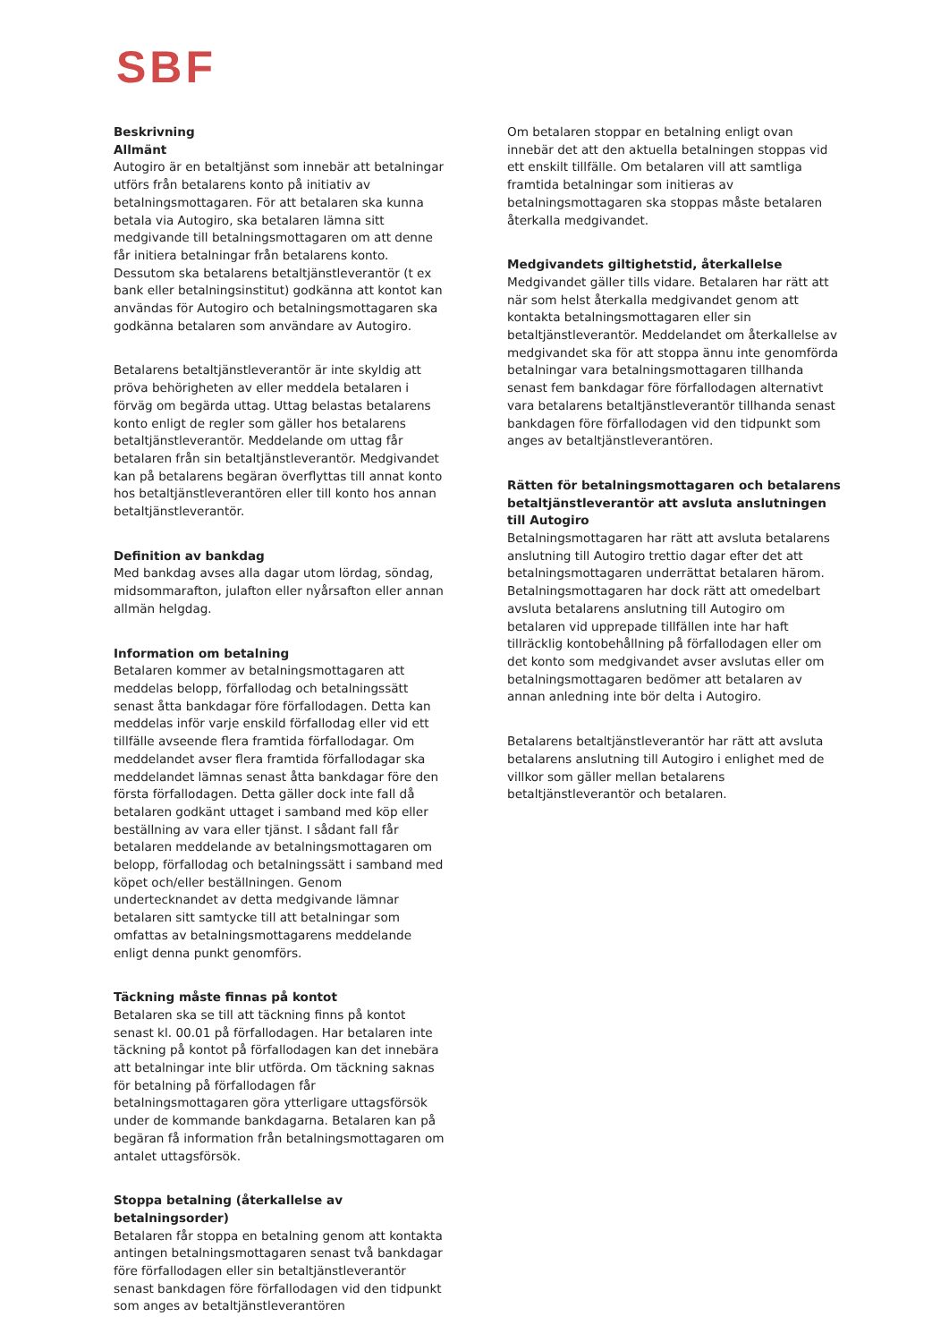SBF
Beskrivning
Allmänt
Autogiro är en betaltjänst som innebär att betalningar utförs från betalarens konto på initiativ av betalningsmottagaren. För att betalaren ska kunna betala via Autogiro, ska betalaren lämna sitt medgivande till betalningsmottagaren om att denne får initiera betalningar från betalarens konto. Dessutom ska betalarens betaltjänstleverantör (t ex bank eller betalningsinstitut) godkänna att kontot kan användas för Autogiro och betalningsmottagaren ska godkänna betalaren som användare av Autogiro.
Betalarens betaltjänstleverantör är inte skyldig att pröva behörigheten av eller meddela betalaren i förväg om begärda uttag. Uttag belastas betalarens konto enligt de regler som gäller hos betalarens betaltjänstleverantör. Meddelande om uttag får betalaren från sin betaltjänstleverantör. Medgivandet kan på betalarens begäran överflyttas till annat konto hos betaltjänstleverantören eller till konto hos annan betaltjänstleverantör.
Definition av bankdag
Med bankdag avses alla dagar utom lördag, söndag, midsommarafton, julafton eller nyårsafton eller annan allmän helgdag.
Information om betalning
Betalaren kommer av betalningsmottagaren att meddelas belopp, förfallodag och betalningssätt senast åtta bankdagar före förfallodagen. Detta kan meddelas inför varje enskild förfallodag eller vid ett tillfälle avseende flera framtida förfallodagar. Om meddelandet avser flera framtida förfallodagar ska meddelandet lämnas senast åtta bankdagar före den första förfallodagen. Detta gäller dock inte fall då betalaren godkänt uttaget i samband med köp eller beställning av vara eller tjänst. I sådant fall får betalaren meddelande av betalningsmottagaren om belopp, förfallodag och betalningssätt i samband med köpet och/eller beställningen. Genom undertecknandet av detta medgivande lämnar betalaren sitt samtycke till att betalningar som omfattas av betalningsmottagarens meddelande enligt denna punkt genomförs.
Täckning måste finnas på kontot
Betalaren ska se till att täckning finns på kontot senast kl. 00.01 på förfallodagen. Har betalaren inte täckning på kontot på förfallodagen kan det innebära att betalningar inte blir utförda. Om täckning saknas för betalning på förfallodagen får betalningsmottagaren göra ytterligare uttagsförsök under de kommande bankdagarna. Betalaren kan på begäran få information från betalningsmottagaren om antalet uttagsförsök.
Stoppa betalning (återkallelse av betalningsorder)
Betalaren får stoppa en betalning genom att kontakta antingen betalningsmottagaren senast två bankdagar före förfallodagen eller sin betaltjänstleverantör senast bankdagen före förfallodagen vid den tidpunkt som anges av betaltjänstleverantören
Om betalaren stoppar en betalning enligt ovan innebär det att den aktuella betalningen stoppas vid ett enskilt tillfälle. Om betalaren vill att samtliga framtida betalningar som initieras av betalningsmottagaren ska stoppas måste betalaren återkalla medgivandet.
Medgivandets giltighetstid, återkallelse
Medgivandet gäller tills vidare. Betalaren har rätt att när som helst återkalla medgivandet genom att kontakta betalningsmottagaren eller sin betaltjänstleverantör. Meddelandet om återkallelse av medgivandet ska för att stoppa ännu inte genomförda betalningar vara betalningsmottagaren tillhanda senast fem bankdagar före förfallodagen alternativt vara betalarens betaltjänstleverantör tillhanda senast bankdagen före förfallodagen vid den tidpunkt som anges av betaltjänstleverantören.
Rätten för betalningsmottagaren och betalarens betaltjänstleverantör att avsluta anslutningen till Autogiro
Betalningsmottagaren har rätt att avsluta betalarens anslutning till Autogiro trettio dagar efter det att betalningsmottagaren underrättat betalaren härom. Betalningsmottagaren har dock rätt att omedelbart avsluta betalarens anslutning till Autogiro om betalaren vid upprepade tillfällen inte har haft tillräcklig kontobehållning på förfallodagen eller om det konto som medgivandet avser avslutas eller om betalningsmottagaren bedömer att betalaren av annan anledning inte bör delta i Autogiro.
Betalarens betaltjänstleverantör har rätt att avsluta betalarens anslutning till Autogiro i enlighet med de villkor som gäller mellan betalarens betaltjänstleverantör och betalaren.